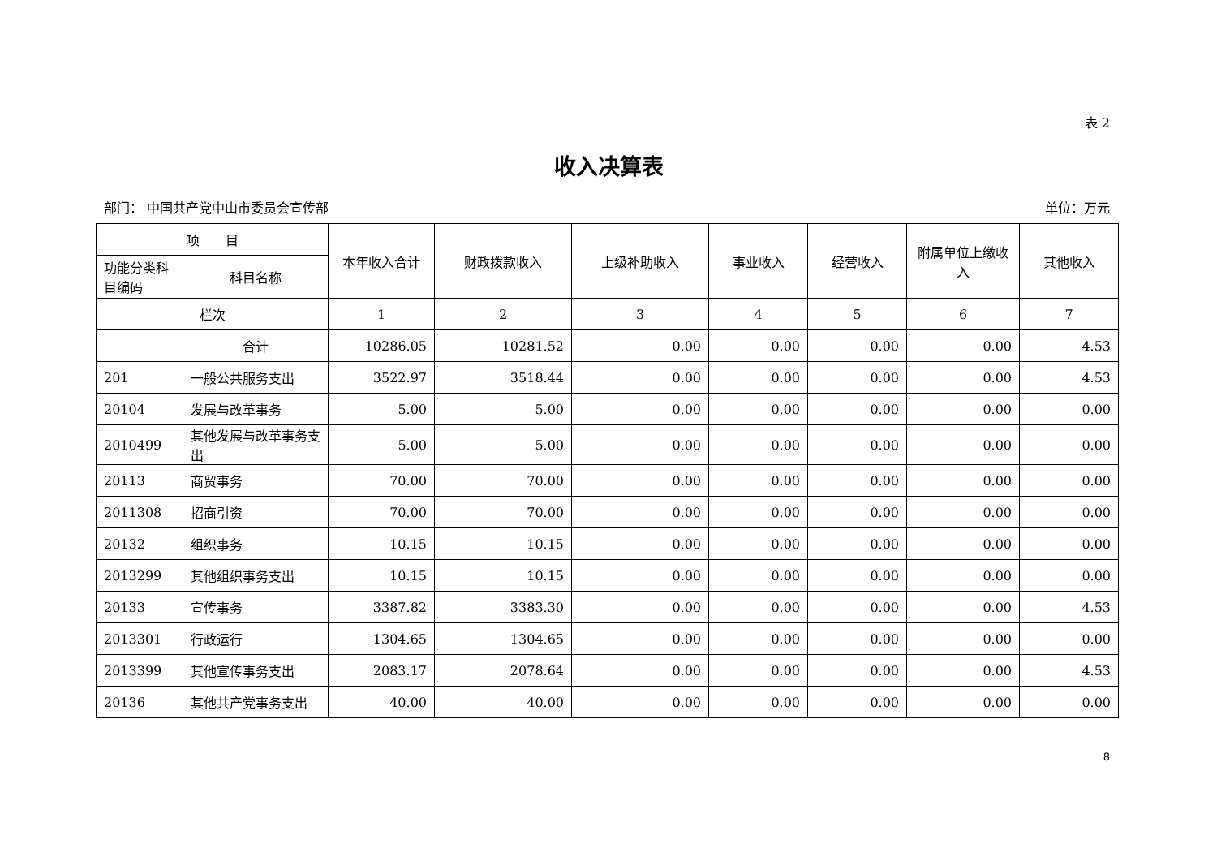表 2
收入决算表
部门： 中国共产党中山市委员会宣传部 单位：万元
| 项 目 | | 本年收入合计 | 财政拨款收入 | 上级补助收入 | 事业收入 | 经营收入 | 附属单位上缴收入 | 其他收入 |
| --- | --- | --- | --- | --- | --- | --- | --- | --- |
| 功能分类科目编码 | 科目名称 | | | | | | | |
| 栏次 | | 1 | 2 | 3 | 4 | 5 | 6 | 7 |
| | 合计 | 10286.05 | 10281.52 | 0.00 | 0.00 | 0.00 | 0.00 | 4.53 |
| 201 | 一般公共服务支出 | 3522.97 | 3518.44 | 0.00 | 0.00 | 0.00 | 0.00 | 4.53 |
| 20104 | 发展与改革事务 | 5.00 | 5.00 | 0.00 | 0.00 | 0.00 | 0.00 | 0.00 |
| 2010499 | 其他发展与改革事务支出 | 5.00 | 5.00 | 0.00 | 0.00 | 0.00 | 0.00 | 0.00 |
| 20113 | 商贸事务 | 70.00 | 70.00 | 0.00 | 0.00 | 0.00 | 0.00 | 0.00 |
| 2011308 | 招商引资 | 70.00 | 70.00 | 0.00 | 0.00 | 0.00 | 0.00 | 0.00 |
| 20132 | 组织事务 | 10.15 | 10.15 | 0.00 | 0.00 | 0.00 | 0.00 | 0.00 |
| 2013299 | 其他组织事务支出 | 10.15 | 10.15 | 0.00 | 0.00 | 0.00 | 0.00 | 0.00 |
| 20133 | 宣传事务 | 3387.82 | 3383.30 | 0.00 | 0.00 | 0.00 | 0.00 | 4.53 |
| 2013301 | 行政运行 | 1304.65 | 1304.65 | 0.00 | 0.00 | 0.00 | 0.00 | 0.00 |
| 2013399 | 其他宣传事务支出 | 2083.17 | 2078.64 | 0.00 | 0.00 | 0.00 | 0.00 | 4.53 |
| 20136 | 其他共产党事务支出 | 40.00 | 40.00 | 0.00 | 0.00 | 0.00 | 0.00 | 0.00 |
8